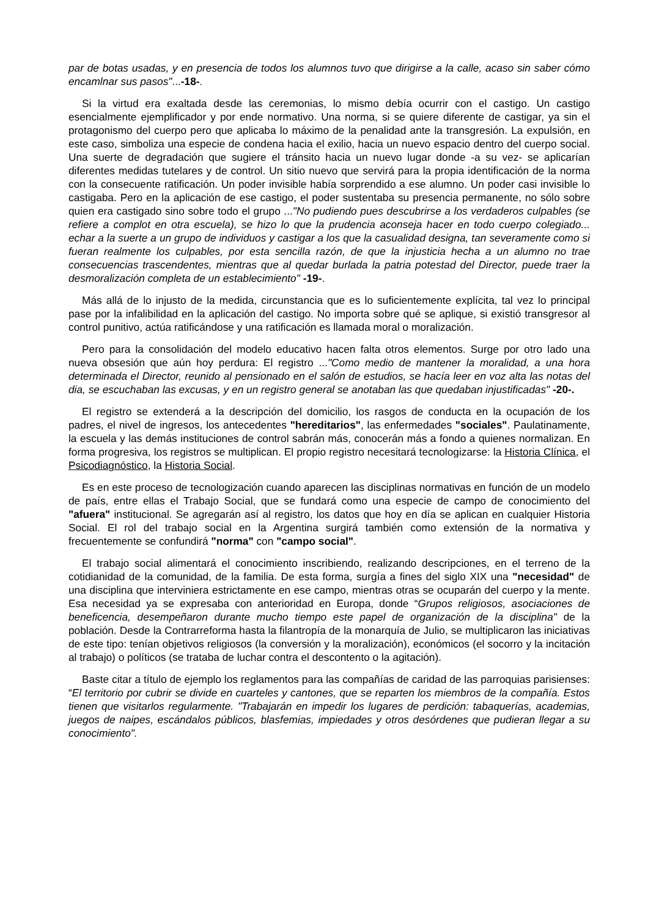par de botas usadas, y en presencia de todos los alumnos tuvo que dirigirse a la calle, acaso sin saber cómo encamlnar sus pasos"...-18-.
Si la virtud era exaltada desde las ceremonias, lo mismo debía ocurrir con el castigo. Un castigo esencialmente ejemplificador y por ende normativo. Una norma, si se quiere diferente de castigar, ya sin el protagonismo del cuerpo pero que aplicaba lo máximo de la penalidad ante la transgresión. La expulsión, en este caso, simboliza una especie de condena hacia el exilio, hacia un nuevo espacio dentro del cuerpo social. Una suerte de degradación que sugiere el tránsito hacia un nuevo lugar donde -a su vez- se aplicarían diferentes medidas tutelares y de control. Un sitio nuevo que servirá para la propia identificación de la norma con la consecuente ratificación. Un poder invisible había sorprendido a ese alumno. Un poder casi invisible lo castigaba. Pero en la aplicación de ese castigo, el poder sustentaba su presencia permanente, no sólo sobre quien era castigado sino sobre todo el grupo ..."No pudiendo pues descubrirse a los verdaderos culpables (se refiere a complot en otra escuela), se hizo lo que la prudencia aconseja hacer en todo cuerpo colegiado... echar a la suerte a un grupo de individuos y castigar a los que la casualidad designa, tan severamente como si fueran realmente los culpables, por esta sencilla razón, de que la injusticia hecha a un alumno no trae consecuencias trascendentes, mientras que al quedar burlada la patria potestad del Director, puede traer la desmoralización completa de un establecimiento" -19-.
Más allá de lo injusto de la medida, circunstancia que es lo suficientemente explícita, tal vez lo principal pase por la infalibilidad en la aplicación del castigo. No importa sobre qué se aplique, si existió transgresor al control punitivo, actúa ratificándose y una ratificación es llamada moral o moralización.
Pero para la consolidación del modelo educativo hacen falta otros elementos. Surge por otro lado una nueva obsesión que aún hoy perdura: El registro ..."Como medio de mantener la moralidad, a una hora determinada el Director, reunido al pensionado en el salón de estudios, se hacía leer en voz alta las notas del dia, se escuchaban las excusas, y en un registro general se anotaban las que quedaban injustificadas" -20-.
El registro se extenderá a la descripción del domicilio, los rasgos de conducta en la ocupación de los padres, el nivel de ingresos, los antecedentes "hereditarios", las enfermedades "sociales". Paulatinamente, la escuela y las demás instituciones de control sabrán más, conocerán más a fondo a quienes normalizan. En forma progresiva, los registros se multiplican. El propio registro necesitará tecnologizarse: la Historia Clínica, el Psicodiagnóstico, la Historia Social.
Es en este proceso de tecnologización cuando aparecen las disciplinas normativas en función de un modelo de país, entre ellas el Trabajo Social, que se fundará como una especie de campo de conocimiento del "afuera" institucional. Se agregarán así al registro, los datos que hoy en día se aplican en cualquier Historia Social. El rol del trabajo social en la Argentina surgirá también como extensión de la normativa y frecuentemente se confundirá "norma" con "campo social".
El trabajo social alimentará el conocimiento inscribiendo, realizando descripciones, en el terreno de la cotidianidad de la comunidad, de la familia. De esta forma, surgía a fines del siglo XIX una "necesidad" de una disciplina que interviniera estrictamente en ese campo, mientras otras se ocuparán del cuerpo y la mente. Esa necesidad ya se expresaba con anterioridad en Europa, donde “Grupos religiosos, asociaciones de beneficencia, desempeñaron durante mucho tiempo este papel de organización de la disciplina" de la población. Desde la Contrarreforma hasta la filantropía de la monarquía de Julio, se multiplicaron las iniciativas de este tipo: tenían objetivos religiosos (la conversión y la moralización), económicos (el socorro y la incitación al trabajo) o políticos (se trataba de luchar contra el descontento o la agitación).
Baste citar a título de ejemplo los reglamentos para las compañías de caridad de las parroquias parisienses: “El territorio por cubrir se divide en cuarteles y cantones, que se reparten los miembros de la compañía. Estos tienen que visitarlos regularmente. "Trabajarán en impedir los lugares de perdición: tabaquerías, academias, juegos de naipes, escándalos públicos, blasfemias, impiedades y otros desórdenes que pudieran llegar a su conocimiento".